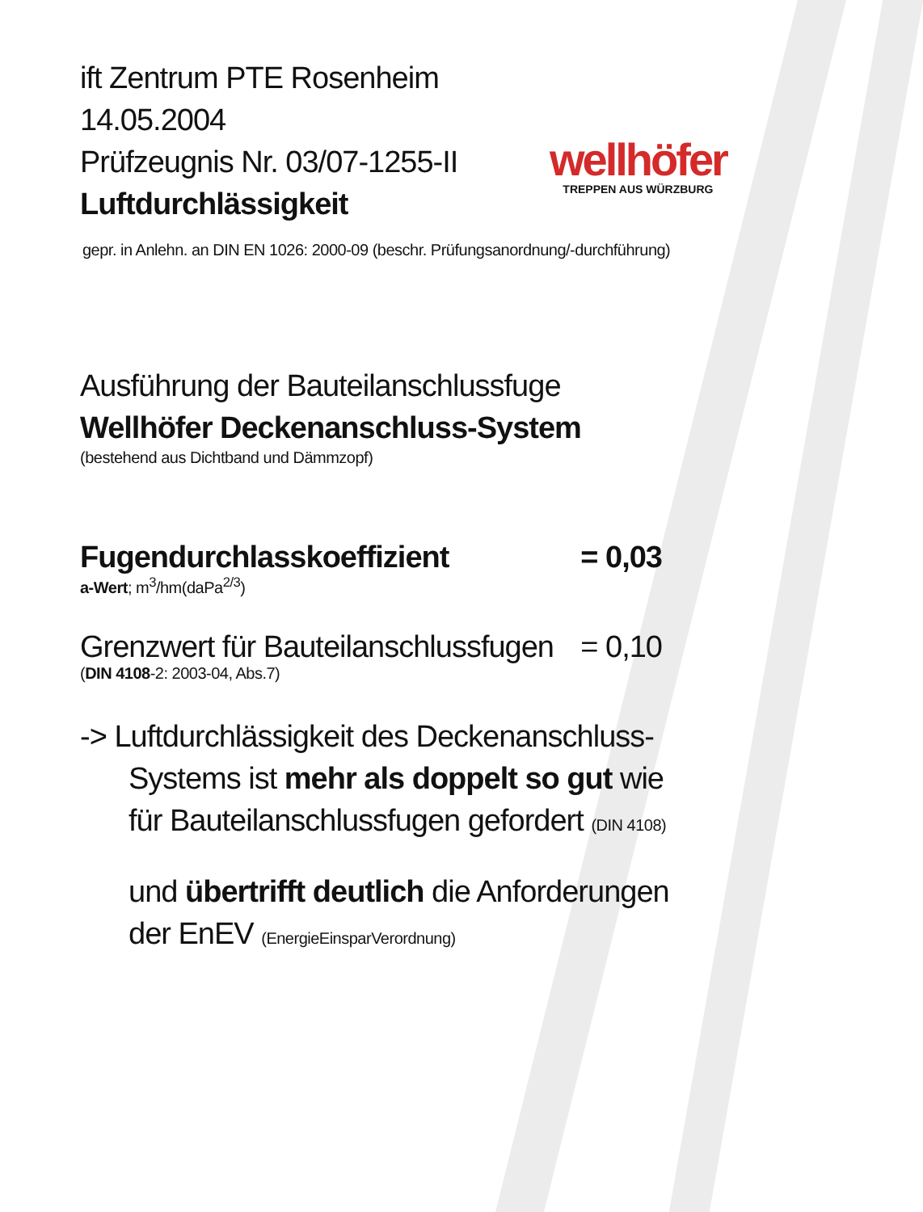ift Zentrum PTE Rosenheim
14.05.2004
Prüfzeugnis Nr. 03/07-1255-II
Luftdurchlässigkeit
wellhöfer
TREPPEN AUS WÜRZBURG
gepr. in Anlehn. an DIN EN 1026: 2000-09 (beschr. Prüfungsanordnung/-durchführung)
Ausführung der Bauteilanschlussfuge
Wellhöfer Deckenanschluss-System
(bestehend aus Dichtband und Dämmzopf)
Fugendurchlasskoeffizient = 0,03
a-Wert; m<sup>3</sup>/hm(daPa<sup>2/3</sup>)
Grenzwert für Bauteilanschlussfugen = 0,10
(DIN 4108-2: 2003-04, Abs.7)
-> Luftdurchlässigkeit des Deckenanschluss-
Systems ist mehr als doppelt so gut wie
für Bauteilanschlussfugen gefordert (DIN 4108)
und übertrifft deutlich die Anforderungen
der EnEV (EnergieEinsparVerordnung)